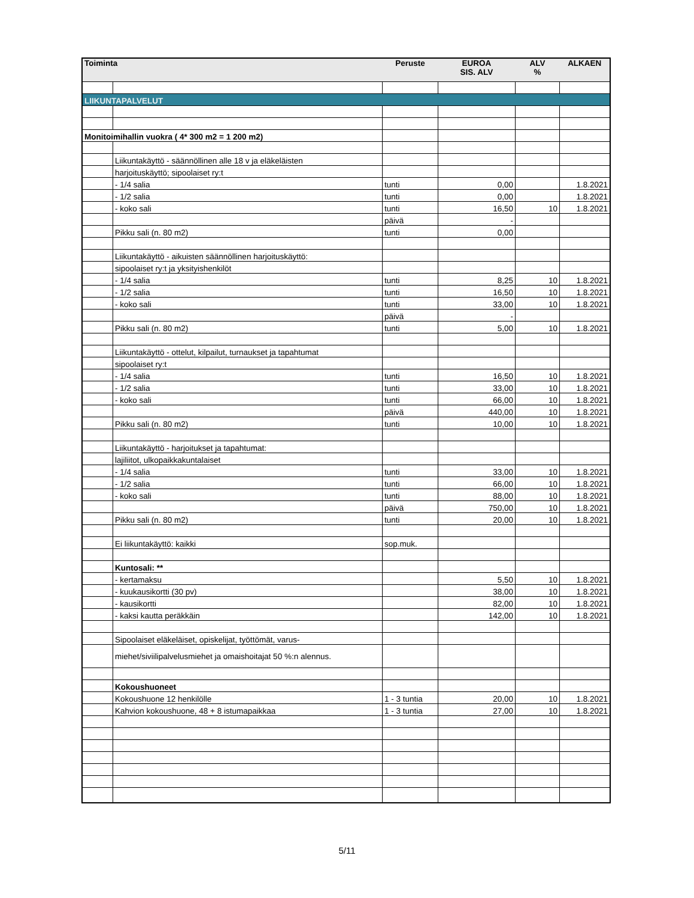| Toiminta | | Peruste | EUROA SIS. ALV | ALV % | ALKAEN |
| --- | --- | --- | --- | --- | --- |
| LIIKUNTAPALVELUT | | | | | |
| Monitoimihallin vuokra ( 4* 300 m2 = 1 200 m2) | | | | | |
| | Liikuntakäyttö - säännöllinen alle 18 v ja eläkeläisten | | | | |
| | harjoituskäyttö; sipoolaiset ry:t | | | | |
| | - 1/4 salia | tunti | 0,00 | | 1.8.2021 |
| | - 1/2 salia | tunti | 0,00 | | 1.8.2021 |
| | - koko sali | tunti | 16,50 | 10 | 1.8.2021 |
| | | päivä | - | | |
| | Pikku sali (n. 80 m2) | tunti | 0,00 | | |
| | Liikuntakäyttö - aikuisten säännöllinen harjoituskäyttö: | | | | |
| | sipoolaiset ry:t ja yksityishenkilöt | | | | |
| | - 1/4 salia | tunti | 8,25 | 10 | 1.8.2021 |
| | - 1/2 salia | tunti | 16,50 | 10 | 1.8.2021 |
| | - koko sali | tunti | 33,00 | 10 | 1.8.2021 |
| | | päivä | - | | |
| | Pikku sali (n. 80 m2) | tunti | 5,00 | 10 | 1.8.2021 |
| | Liikuntakäyttö - ottelut, kilpailut, turnaukset ja tapahtumat | | | | |
| | sipoolaiset ry:t | | | | |
| | - 1/4 salia | tunti | 16,50 | 10 | 1.8.2021 |
| | - 1/2 salia | tunti | 33,00 | 10 | 1.8.2021 |
| | - koko sali | tunti | 66,00 | 10 | 1.8.2021 |
| | | päivä | 440,00 | 10 | 1.8.2021 |
| | Pikku sali (n. 80 m2) | tunti | 10,00 | 10 | 1.8.2021 |
| | Liikuntakäyttö - harjoitukset ja tapahtumat: | | | | |
| | lajiliitot, ulkopaikkakuntalaiset | | | | |
| | - 1/4 salia | tunti | 33,00 | 10 | 1.8.2021 |
| | - 1/2 salia | tunti | 66,00 | 10 | 1.8.2021 |
| | - koko sali | tunti | 88,00 | 10 | 1.8.2021 |
| | | päivä | 750,00 | 10 | 1.8.2021 |
| | Pikku sali (n. 80 m2) | tunti | 20,00 | 10 | 1.8.2021 |
| | Ei liikuntakäyttö: kaikki | sop.muk. | | | |
| | Kuntosali: ** | | | | |
| | - kertamaksu | | 5,50 | 10 | 1.8.2021 |
| | - kuukausikortti (30 pv) | | 38,00 | 10 | 1.8.2021 |
| | - kausikortti | | 82,00 | 10 | 1.8.2021 |
| | - kaksi kautta peräkkäin | | 142,00 | 10 | 1.8.2021 |
| | Sipoolaiset eläkeläiset, opiskelijat, työttömät, varus- | | | | |
| | miehet/siviilipalvelusmiehet ja omaishoitajat 50 %:n alennus. | | | | |
| | Kokoushuoneet | | | | |
| | Kokoushuone 12 henkilölle | 1 - 3 tuntia | 20,00 | 10 | 1.8.2021 |
| | Kahvion kokoushuone, 48 + 8 istumapaikkaa | 1 - 3 tuntia | 27,00 | 10 | 1.8.2021 |
5/11